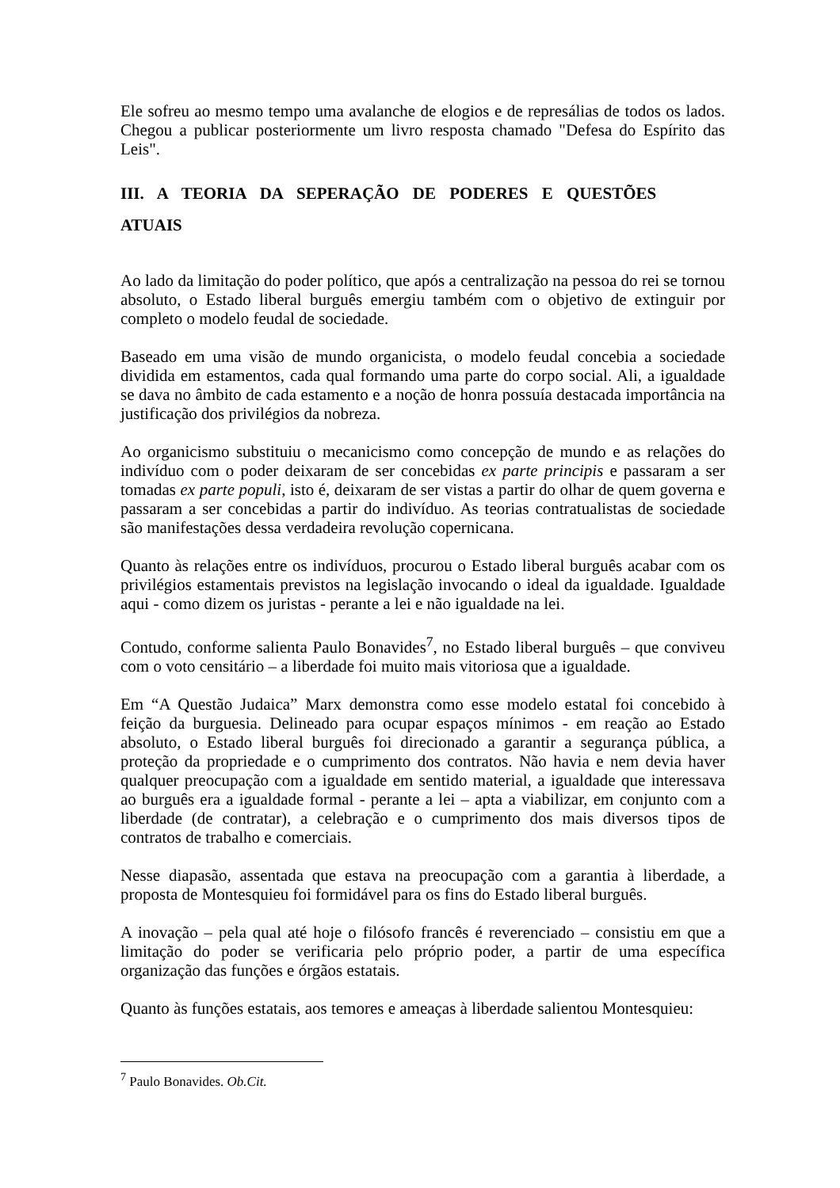Ele sofreu ao mesmo tempo uma avalanche de elogios e de represálias de todos os lados. Chegou a publicar posteriormente um livro resposta chamado "Defesa do Espírito das Leis".
III. A TEORIA DA SEPERAÇÃO DE PODERES E QUESTÕES
ATUAIS
Ao lado da limitação do poder político, que após a centralização na pessoa do rei se tornou absoluto, o Estado liberal burguês emergiu também com o objetivo de extinguir por completo o modelo feudal de sociedade.
Baseado em uma visão de mundo organicista, o modelo feudal concebia a sociedade dividida em estamentos, cada qual formando uma parte do corpo social. Ali, a igualdade se dava no âmbito de cada estamento e a noção de honra possuía destacada importância na justificação dos privilégios da nobreza.
Ao organicismo substituiu o mecanicismo como concepção de mundo e as relações do indivíduo com o poder deixaram de ser concebidas ex parte principis e passaram a ser tomadas ex parte populi, isto é, deixaram de ser vistas a partir do olhar de quem governa e passaram a ser concebidas a partir do indivíduo. As teorias contratualistas de sociedade são manifestações dessa verdadeira revolução copernicana.
Quanto às relações entre os indivíduos, procurou o Estado liberal burguês acabar com os privilégios estamentais previstos na legislação invocando o ideal da igualdade. Igualdade aqui - como dizem os juristas - perante a lei e não igualdade na lei.
Contudo, conforme salienta Paulo Bonavides<sup>7</sup>, no Estado liberal burguês – que conviveu com o voto censitário – a liberdade foi muito mais vitoriosa que a igualdade.
Em “A Questão Judaica” Marx demonstra como esse modelo estatal foi concebido à feição da burguesia. Delineado para ocupar espaços mínimos - em reação ao Estado absoluto, o Estado liberal burguês foi direcionado a garantir a segurança pública, a proteção da propriedade e o cumprimento dos contratos. Não havia e nem devia haver qualquer preocupação com a igualdade em sentido material, a igualdade que interessava ao burguês era a igualdade formal - perante a lei – apta a viabilizar, em conjunto com a liberdade (de contratar), a celebração e o cumprimento dos mais diversos tipos de contratos de trabalho e comerciais.
Nesse diapasão, assentada que estava na preocupação com a garantia à liberdade, a proposta de Montesquieu foi formidável para os fins do Estado liberal burguês.
A inovação – pela qual até hoje o filósofo francês é reverenciado – consistiu em que a limitação do poder se verificaria pelo próprio poder, a partir de uma específica organização das funções e órgãos estatais.
Quanto às funções estatais, aos temores e ameaças à liberdade salientou Montesquieu:
<sup>7</sup> Paulo Bonavides. Ob.Cit.